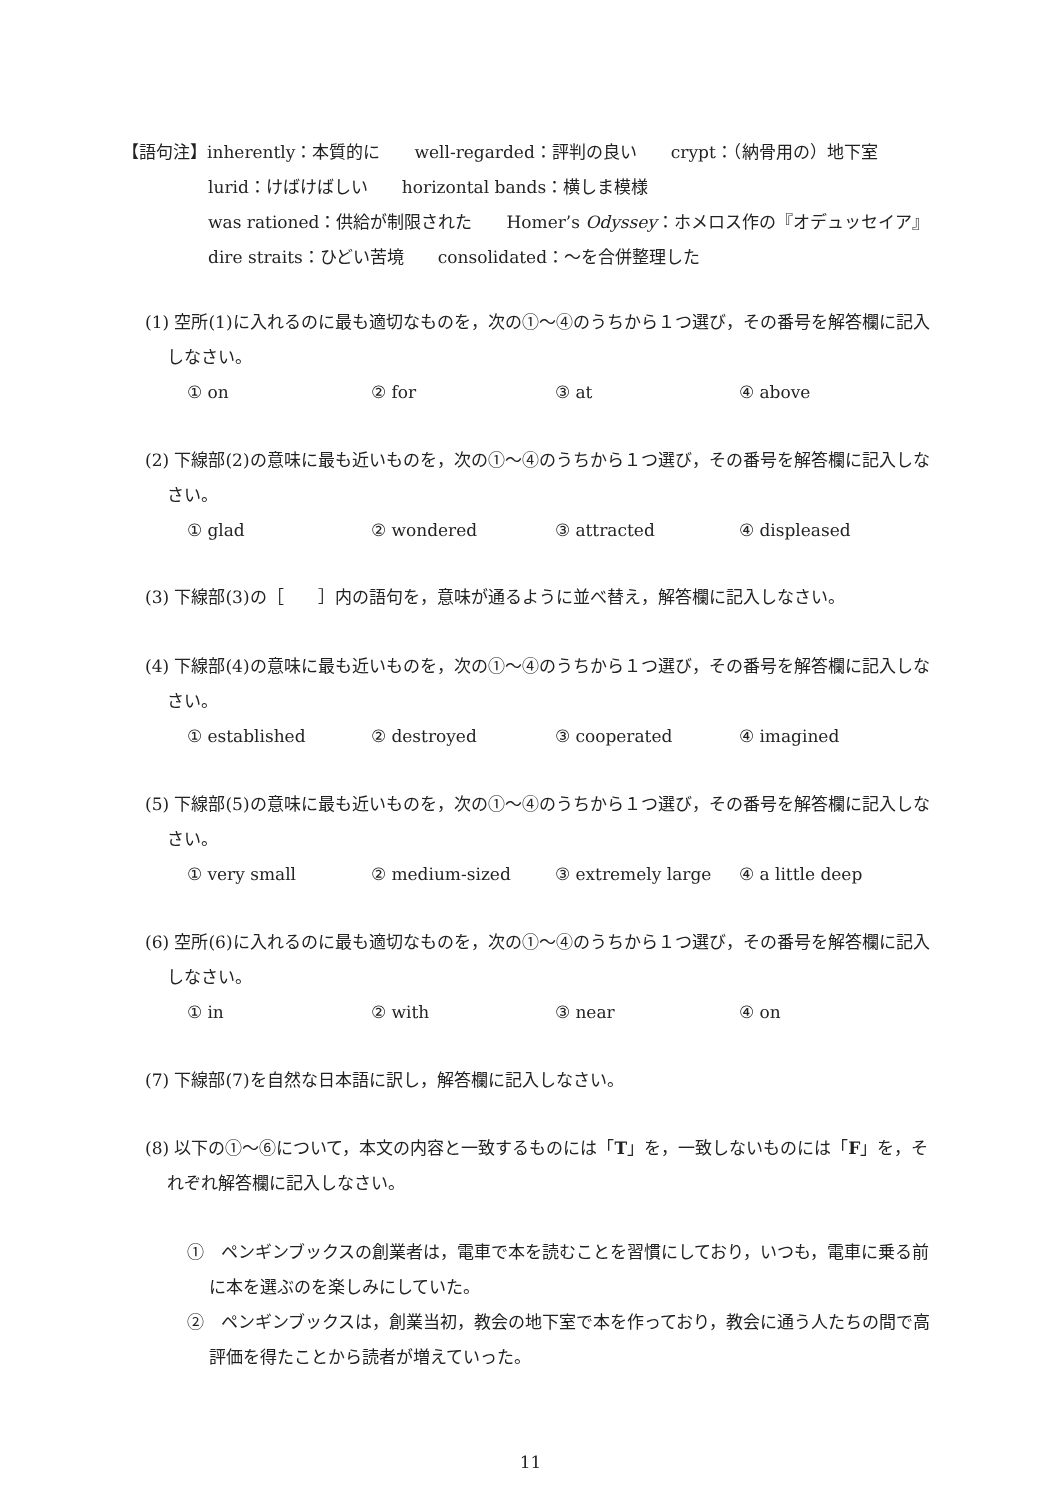【語句注】inherently：本質的に well-regarded：評判の良い crypt：（納骨用の）地下室
lurid：けばけばしい horizontal bands：横しま模様
was rationed：供給が制限された Homer’s Odyssey：ホメロス作の『オデュッセイア』
dire straits：ひどい苦境 consolidated：～を合併整理した
(1) 空所(1)に入れるのに最も適切なものを，次の①～④のうちから１つ選び，その番号を解答欄に記入しなさい。
① on ② for ③ at ④ above
(2) 下線部(2)の意味に最も近いものを，次の①～④のうちから１つ選び，その番号を解答欄に記入しなさい。
① glad ② wondered ③ attracted ④ displeased
(3) 下線部(3)の［　　］内の語句を，意味が通るように並べ替え，解答欄に記入しなさい。
(4) 下線部(4)の意味に最も近いものを，次の①～④のうちから１つ選び，その番号を解答欄に記入しなさい。
① established ② destroyed ③ cooperated ④ imagined
(5) 下線部(5)の意味に最も近いものを，次の①～④のうちから１つ選び，その番号を解答欄に記入しなさい。
① very small ② medium-sized ③ extremely large ④ a little deep
(6) 空所(6)に入れるのに最も適切なものを，次の①～④のうちから１つ選び，その番号を解答欄に記入しなさい。
① in ② with ③ near ④ on
(7) 下線部(7)を自然な日本語に訳し，解答欄に記入しなさい。
(8) 以下の①～⑥について，本文の内容と一致するものには「T」を，一致しないものには「F」を，それぞれ解答欄に記入しなさい。
①　ペンギンブックスの創業者は，電車で本を読むことを習慣にしており，いつも，電車に乗る前に本を選ぶのを楽しみにしていた。
②　ペンギンブックスは，創業当初，教会の地下室で本を作っており，教会に通う人たちの間で高評価を得たことから読者が増えていった。
11